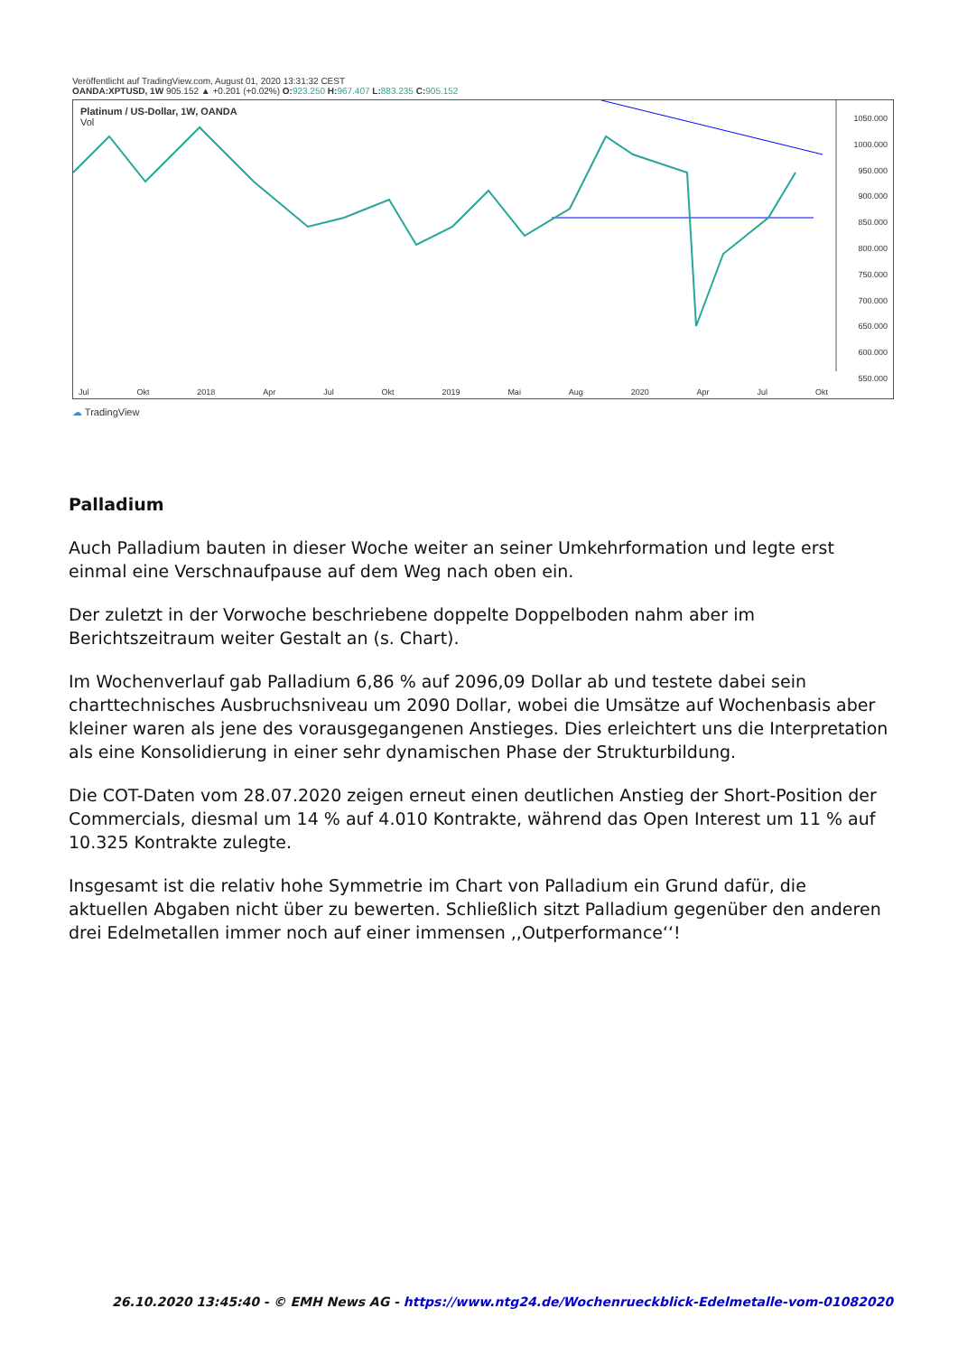Veröffentlicht auf TradingView.com, August 01, 2020 13:31:32 CEST
OANDA:XPTUSD, 1W 905.152 ▲ +0.201 (+0.02%) O: 923.250 H: 967.407 L: 883.235 C: 905.152
Platinum / US-Dollar, 1W, OANDA
Vol
1050.000
1000.000
950.000
900.000
850.000
800.000
750.000
700.000
650.000
600.000
550.000
Jul Okt 2018 Apr Jul Okt 2019 Mai Aug 2020 Apr Jul Okt
☁ TradingView
Palladium
Auch Palladium bauten in dieser Woche weiter an seiner Umkehrformation und legte erst einmal eine Verschnaufpause auf dem Weg nach oben ein.
Der zuletzt in der Vorwoche beschriebene doppelte Doppelboden nahm aber im Berichtszeitraum weiter Gestalt an (s. Chart).
Im Wochenverlauf gab Palladium 6,86 % auf 2096,09 Dollar ab und testete dabei sein charttechnisches Ausbruchsniveau um 2090 Dollar, wobei die Umsätze auf Wochenbasis aber kleiner waren als jene des vorausgegangenen Anstieges. Dies erleichtert uns die Interpretation als eine Konsolidierung in einer sehr dynamischen Phase der Strukturbildung.
Die COT-Daten vom 28.07.2020 zeigen erneut einen deutlichen Anstieg der Short-Position der Commercials, diesmal um 14 % auf 4.010 Kontrakte, während das Open Interest um 11 % auf 10.325 Kontrakte zulegte.
Insgesamt ist die relativ hohe Symmetrie im Chart von Palladium ein Grund dafür, die aktuellen Abgaben nicht über zu bewerten. Schließlich sitzt Palladium gegenüber den anderen drei Edelmetallen immer noch auf einer immensen ,,Outperformance‘‘!
26.10.2020 13:45:40 - © EMH News AG - https://www.ntg24.de/Wochenrueckblick-Edelmetalle-vom-01082020